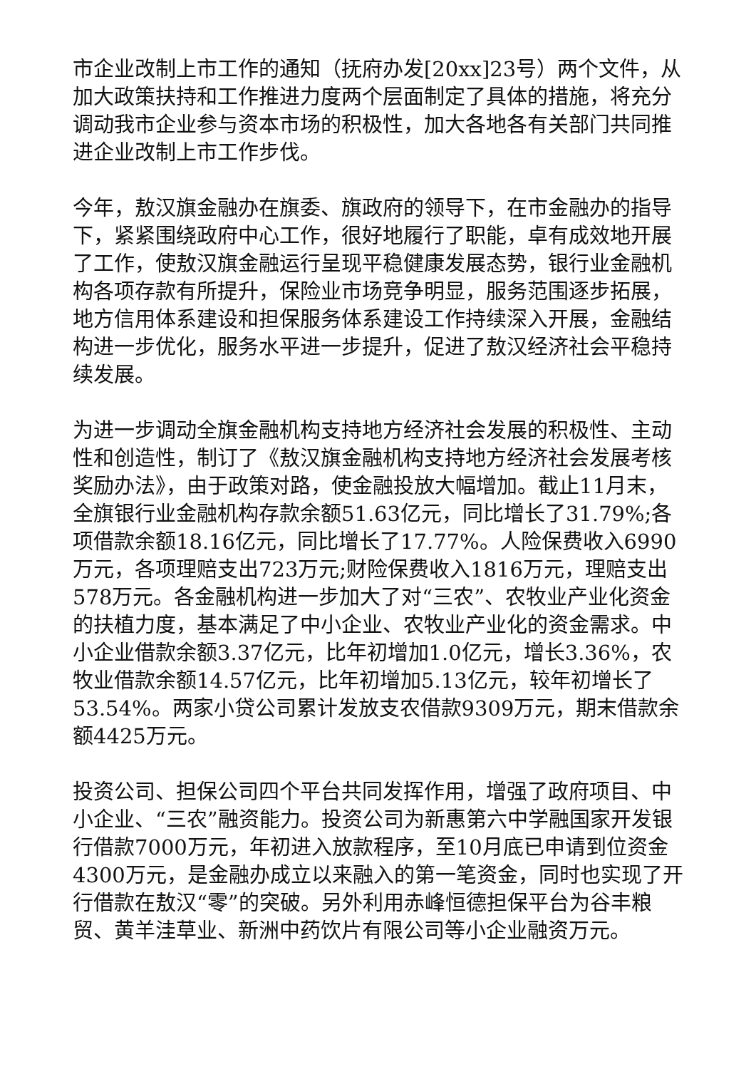市企业改制上市工作的通知（抚府办发[20xx]23号）两个文件，从加大政策扶持和工作推进力度两个层面制定了具体的措施，将充分调动我市企业参与资本市场的积极性，加大各地各有关部门共同推进企业改制上市工作步伐。
今年，敖汉旗金融办在旗委、旗政府的领导下，在市金融办的指导下，紧紧围绕政府中心工作，很好地履行了职能，卓有成效地开展了工作，使敖汉旗金融运行呈现平稳健康发展态势，银行业金融机构各项存款有所提升，保险业市场竞争明显，服务范围逐步拓展，地方信用体系建设和担保服务体系建设工作持续深入开展，金融结构进一步优化，服务水平进一步提升，促进了敖汉经济社会平稳持续发展。
为进一步调动全旗金融机构支持地方经济社会发展的积极性、主动性和创造性，制订了《敖汉旗金融机构支持地方经济社会发展考核奖励办法》，由于政策对路，使金融投放大幅增加。截止11月末，全旗银行业金融机构存款余额51.63亿元，同比增长了31.79%;各项借款余额18.16亿元，同比增长了17.77%。人险保费收入6990万元，各项理赔支出723万元;财险保费收入1816万元，理赔支出578万元。各金融机构进一步加大了对“三农”、农牧业产业化资金的扶植力度，基本满足了中小企业、农牧业产业化的资金需求。中小企业借款余额3.37亿元，比年初增加1.0亿元，增长3.36%，农牧业借款余额14.57亿元，比年初增加5.13亿元，较年初增长了53.54%。两家小贷公司累计发放支农借款9309万元，期末借款余额4425万元。
投资公司、担保公司四个平台共同发挥作用，增强了政府项目、中小企业、“三农”融资能力。投资公司为新惠第六中学融国家开发银行借款7000万元，年初进入放款程序，至10月底已申请到位资金4300万元，是金融办成立以来融入的第一笔资金，同时也实现了开行借款在敖汉“零”的突破。另外利用赤峰恒德担保平台为谷丰粮贸、黄羊洼草业、新洲中药饮片有限公司等小企业融资万元。